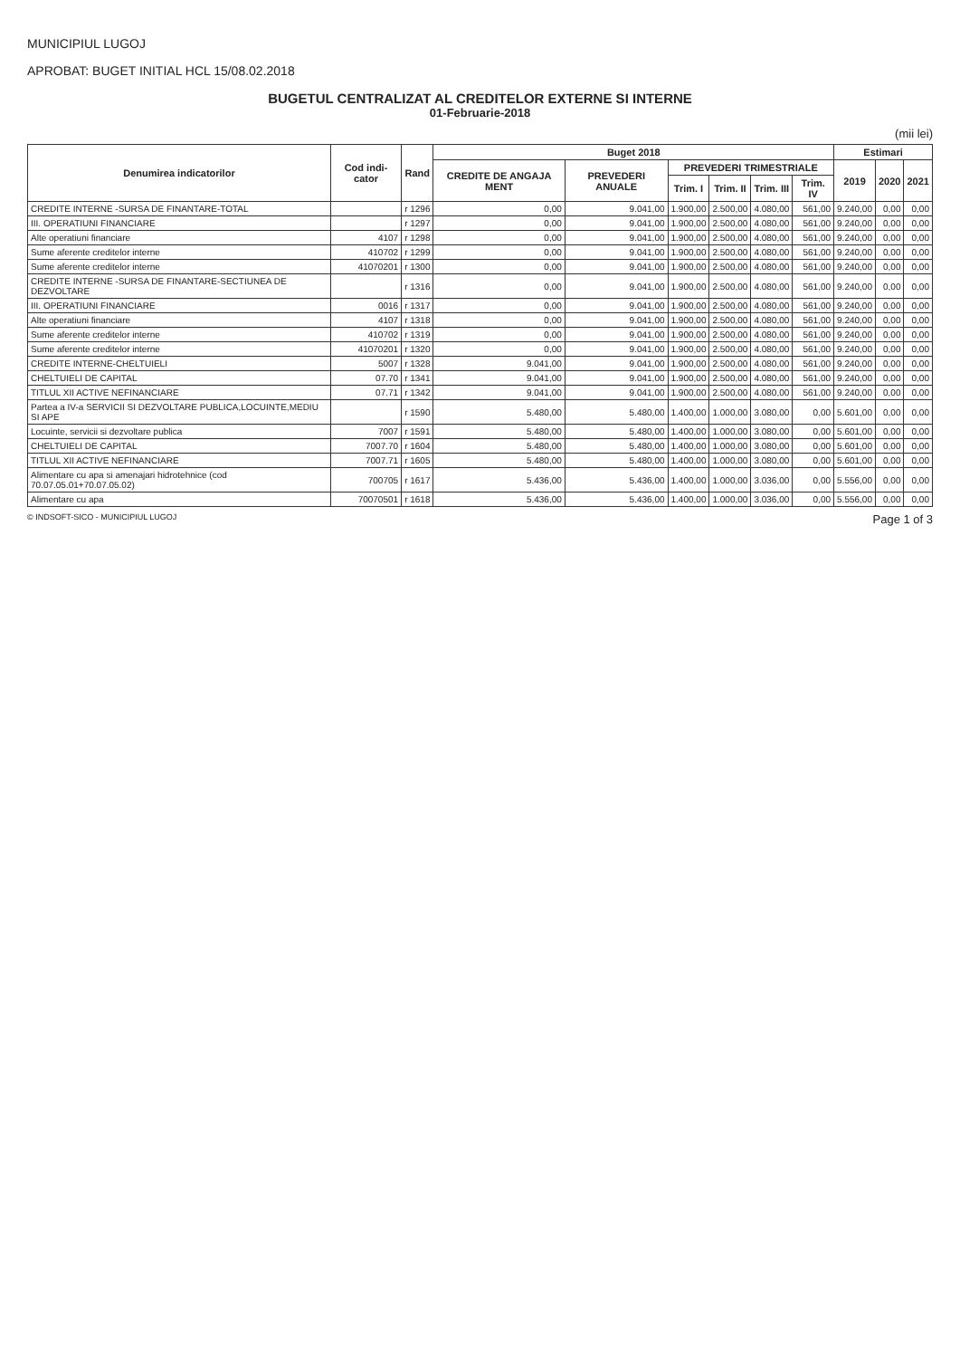MUNICIPIUL LUGOJ
APROBAT: BUGET INITIAL HCL 15/08.02.2018
BUGETUL CENTRALIZAT AL CREDITELOR EXTERNE SI INTERNE
01-Februarie-2018
(mii lei)
| Denumirea indicatorilor | Cod indi-cator | Rand | Buget 2018 | | | | | | Estimari | | |
| --- | --- | --- | --- | --- | --- | --- | --- | --- | --- | --- | --- |
| | | | CREDITE DE ANGAJA MENT | PREVEDERI ANUALE | PREVEDERI TRIMESTRIALE | | | | 2019 | 2020 | 2021 |
| | | | | | Trim. I | Trim. II | Trim. III | Trim. IV | | | |
| CREDITE INTERNE -SURSA DE FINANTARE-TOTAL | | r 1296 | 0,00 | 9.041,00 | 1.900,00 | 2.500,00 | 4.080,00 | 561,00 | 9.240,00 | 0,00 | 0,00 |
| III. OPERATIUNI FINANCIARE | | r 1297 | 0,00 | 9.041,00 | 1.900,00 | 2.500,00 | 4.080,00 | 561,00 | 9.240,00 | 0,00 | 0,00 |
| Alte operatiuni financiare | 4107 | r 1298 | 0,00 | 9.041,00 | 1.900,00 | 2.500,00 | 4.080,00 | 561,00 | 9.240,00 | 0,00 | 0,00 |
| Sume aferente creditelor interne | 410702 | r 1299 | 0,00 | 9.041,00 | 1.900,00 | 2.500,00 | 4.080,00 | 561,00 | 9.240,00 | 0,00 | 0,00 |
| Sume aferente creditelor interne | 41070201 | r 1300 | 0,00 | 9.041,00 | 1.900,00 | 2.500,00 | 4.080,00 | 561,00 | 9.240,00 | 0,00 | 0,00 |
| CREDITE INTERNE -SURSA DE FINANTARE-SECTIUNEA DE DEZVOLTARE | | r 1316 | 0,00 | 9.041,00 | 1.900,00 | 2.500,00 | 4.080,00 | 561,00 | 9.240,00 | 0,00 | 0,00 |
| III. OPERATIUNI FINANCIARE | 0016 | r 1317 | 0,00 | 9.041,00 | 1.900,00 | 2.500,00 | 4.080,00 | 561,00 | 9.240,00 | 0,00 | 0,00 |
| Alte operatiuni financiare | 4107 | r 1318 | 0,00 | 9.041,00 | 1.900,00 | 2.500,00 | 4.080,00 | 561,00 | 9.240,00 | 0,00 | 0,00 |
| Sume aferente creditelor interne | 410702 | r 1319 | 0,00 | 9.041,00 | 1.900,00 | 2.500,00 | 4.080,00 | 561,00 | 9.240,00 | 0,00 | 0,00 |
| Sume aferente creditelor interne | 41070201 | r 1320 | 0,00 | 9.041,00 | 1.900,00 | 2.500,00 | 4.080,00 | 561,00 | 9.240,00 | 0,00 | 0,00 |
| CREDITE INTERNE-CHELTUIELI | 5007 | r 1328 | 9.041,00 | 9.041,00 | 1.900,00 | 2.500,00 | 4.080,00 | 561,00 | 9.240,00 | 0,00 | 0,00 |
| CHELTUIELI DE CAPITAL | 07.70 | r 1341 | 9.041,00 | 9.041,00 | 1.900,00 | 2.500,00 | 4.080,00 | 561,00 | 9.240,00 | 0,00 | 0,00 |
| TITLUL XII ACTIVE NEFINANCIARE | 07.71 | r 1342 | 9.041,00 | 9.041,00 | 1.900,00 | 2.500,00 | 4.080,00 | 561,00 | 9.240,00 | 0,00 | 0,00 |
| Partea a IV-a SERVICII SI DEZVOLTARE PUBLICA,LOCUINTE,MEDIU SI APE | | r 1590 | 5.480,00 | 5.480,00 | 1.400,00 | 1.000,00 | 3.080,00 | 0,00 | 5.601,00 | 0,00 | 0,00 |
| Locuinte, servicii si dezvoltare publica | 7007 | r 1591 | 5.480,00 | 5.480,00 | 1.400,00 | 1.000,00 | 3.080,00 | 0,00 | 5.601,00 | 0,00 | 0,00 |
| CHELTUIELI DE CAPITAL | 7007.70 | r 1604 | 5.480,00 | 5.480,00 | 1.400,00 | 1.000,00 | 3.080,00 | 0,00 | 5.601,00 | 0,00 | 0,00 |
| TITLUL XII ACTIVE NEFINANCIARE | 7007.71 | r 1605 | 5.480,00 | 5.480,00 | 1.400,00 | 1.000,00 | 3.080,00 | 0,00 | 5.601,00 | 0,00 | 0,00 |
| Alimentare cu apa si amenajari hidrotehnice (cod 70.07.05.01+70.07.05.02) | 700705 | r 1617 | 5.436,00 | 5.436,00 | 1.400,00 | 1.000,00 | 3.036,00 | 0,00 | 5.556,00 | 0,00 | 0,00 |
| Alimentare cu apa | 70070501 | r 1618 | 5.436,00 | 5.436,00 | 1.400,00 | 1.000,00 | 3.036,00 | 0,00 | 5.556,00 | 0,00 | 0,00 |
© INDSOFT-SICO - MUNICIPIUL LUGOJ Page 1 of 3